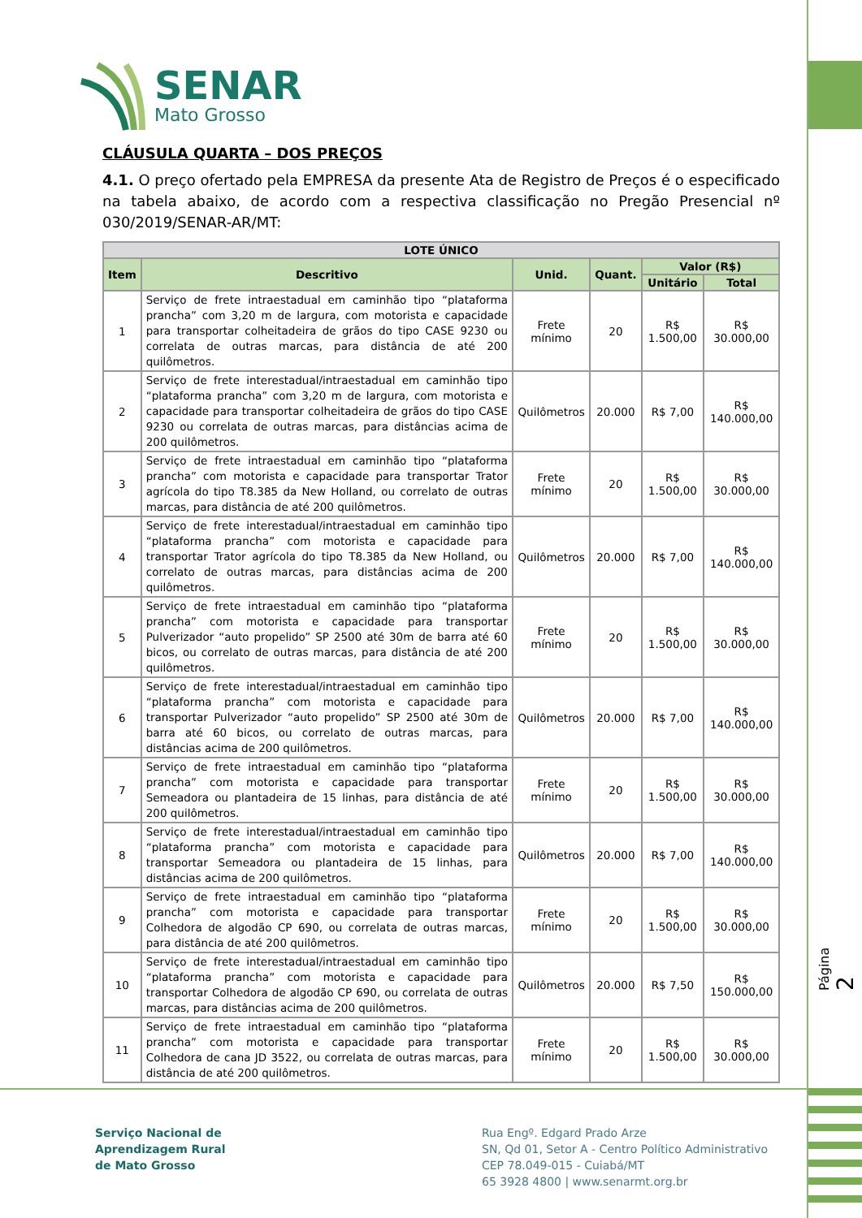SENAR
Mato Grosso
CLÁUSULA QUARTA – DOS PREÇOS
4.1. O preço ofertado pela EMPRESA da presente Ata de Registro de Preços é o especificado na tabela abaixo, de acordo com a respectiva classificação no Pregão Presencial nº 030/2019/SENAR-AR/MT:
| LOTE ÚNICO | | | | | |
| --- | --- | --- | --- | --- | --- |
| Item | Descritivo | Unid. | Quant. | Valor (R$) | |
| | | | | Unitário | Total |
| 1 | Serviço de frete intraestadual em caminhão tipo “plataforma prancha” com 3,20 m de largura, com motorista e capacidade para transportar colheitadeira de grãos do tipo CASE 9230 ou correlata de outras marcas, para distância de até 200 quilômetros. | Frete mínimo | 20 | R$ 1.500,00 | R$ 30.000,00 |
| 2 | Serviço de frete interestadual/intraestadual em caminhão tipo “plataforma prancha” com 3,20 m de largura, com motorista e capacidade para transportar colheitadeira de grãos do tipo CASE 9230 ou correlata de outras marcas, para distâncias acima de 200 quilômetros. | Quilômetros | 20.000 | R$ 7,00 | R$ 140.000,00 |
| 3 | Serviço de frete intraestadual em caminhão tipo “plataforma prancha” com motorista e capacidade para transportar Trator agrícola do tipo T8.385 da New Holland, ou correlato de outras marcas, para distância de até 200 quilômetros. | Frete mínimo | 20 | R$ 1.500,00 | R$ 30.000,00 |
| 4 | Serviço de frete interestadual/intraestadual em caminhão tipo “plataforma prancha” com motorista e capacidade para transportar Trator agrícola do tipo T8.385 da New Holland, ou correlato de outras marcas, para distâncias acima de 200 quilômetros. | Quilômetros | 20.000 | R$ 7,00 | R$ 140.000,00 |
| 5 | Serviço de frete intraestadual em caminhão tipo “plataforma prancha” com motorista e capacidade para transportar Pulverizador “auto propelido” SP 2500 até 30m de barra até 60 bicos, ou correlato de outras marcas, para distância de até 200 quilômetros. | Frete mínimo | 20 | R$ 1.500,00 | R$ 30.000,00 |
| 6 | Serviço de frete interestadual/intraestadual em caminhão tipo “plataforma prancha” com motorista e capacidade para transportar Pulverizador “auto propelido” SP 2500 até 30m de barra até 60 bicos, ou correlato de outras marcas, para distâncias acima de 200 quilômetros. | Quilômetros | 20.000 | R$ 7,00 | R$ 140.000,00 |
| 7 | Serviço de frete intraestadual em caminhão tipo “plataforma prancha” com motorista e capacidade para transportar Semeadora ou plantadeira de 15 linhas, para distância de até 200 quilômetros. | Frete mínimo | 20 | R$ 1.500,00 | R$ 30.000,00 |
| 8 | Serviço de frete interestadual/intraestadual em caminhão tipo “plataforma prancha” com motorista e capacidade para transportar Semeadora ou plantadeira de 15 linhas, para distâncias acima de 200 quilômetros. | Quilômetros | 20.000 | R$ 7,00 | R$ 140.000,00 |
| 9 | Serviço de frete intraestadual em caminhão tipo “plataforma prancha” com motorista e capacidade para transportar Colhedora de algodão CP 690, ou correlata de outras marcas, para distância de até 200 quilômetros. | Frete mínimo | 20 | R$ 1.500,00 | R$ 30.000,00 |
| 10 | Serviço de frete interestadual/intraestadual em caminhão tipo “plataforma prancha” com motorista e capacidade para transportar Colhedora de algodão CP 690, ou correlata de outras marcas, para distâncias acima de 200 quilômetros. | Quilômetros | 20.000 | R$ 7,50 | R$ 150.000,00 |
| 11 | Serviço de frete intraestadual em caminhão tipo “plataforma prancha” com motorista e capacidade para transportar Colhedora de cana JD 3522, ou correlata de outras marcas, para distância de até 200 quilômetros. | Frete mínimo | 20 | R$ 1.500,00 | R$ 30.000,00 |
Página 2
Serviço Nacional de
Aprendizagem Rural
de Mato Grosso
Rua Engº. Edgard Prado Arze
SN, Qd 01, Setor A - Centro Político Administrativo
CEP 78.049-015 - Cuiabá/MT
65 3928 4800 | www.senarmt.org.br